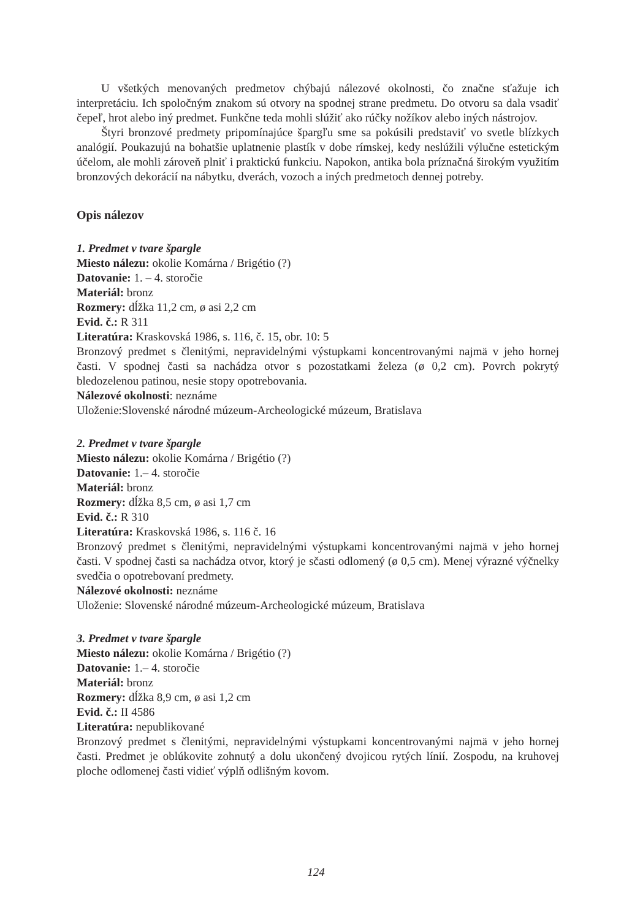U všetkých menovaných predmetov chýbajú nálezové okolnosti, čo značne sťažuje ich interpretáciu. Ich spoločným znakom sú otvory na spodnej strane predmetu. Do otvoru sa dala vsadiť čepeľ, hrot alebo iný predmet. Funkčne teda mohli slúžiť ako rúčky nožíkov alebo iných nástrojov.
Štyri bronzové predmety pripomínajúce špargľu sme sa pokúsili predstaviť vo svetle blízkych analógií. Poukazujú na bohatšie uplatnenie plastík v dobe rímskej, kedy neslúžili výlučne estetickým účelom, ale mohli zároveň plniť i praktickú funkciu. Napokon, antika bola príznačná širokým využitím bronzových dekorácií na nábytku, dverách, vozoch a iných predmetoch dennej potreby.
Opis nálezov
1. Predmet v tvare špargle
Miesto nálezu: okolie Komárna / Brigétio (?)
Datovanie: 1. – 4. storočie
Materiál: bronz
Rozmery: dĺžka 11,2 cm, ø asi 2,2 cm
Evid. č.: R 311
Literatúra: Kraskovská 1986, s. 116, č. 15, obr. 10: 5
Bronzový predmet s členitými, nepravidelnými výstupkami koncentrovanými najmä v jeho hornej časti. V spodnej časti sa nachádza otvor s pozostatkami železa (ø 0,2 cm). Povrch pokrytý bledozelenou patinou, nesie stopy opotrebovania.
Nálezové okolnosti: neznáme
Uloženie:Slovenské národné múzeum-Archeologické múzeum, Bratislava
2. Predmet v tvare špargle
Miesto nálezu: okolie Komárna / Brigétio (?)
Datovanie: 1.– 4. storočie
Materiál: bronz
Rozmery: dĺžka 8,5 cm, ø asi 1,7 cm
Evid. č.: R 310
Literatúra: Kraskovská 1986, s. 116 č. 16
Bronzový predmet s členitými, nepravidelnými výstupkami koncentrovanými najmä v jeho hornej časti. V spodnej časti sa nachádza otvor, ktorý je sčasti odlomený (ø 0,5 cm). Menej výrazné výčnelky svedčia o opotrebovaní predmety.
Nálezové okolnosti: neznáme
Uloženie: Slovenské národné múzeum-Archeologické múzeum, Bratislava
3. Predmet v tvare špargle
Miesto nálezu: okolie Komárna / Brigétio (?)
Datovanie: 1.– 4. storočie
Materiál: bronz
Rozmery: dĺžka 8,9 cm, ø asi 1,2 cm
Evid. č.: II 4586
Literatúra: nepublikované
Bronzový predmet s členitými, nepravidelnými výstupkami koncentrovanými najmä v jeho hornej časti. Predmet je oblúkovite zohnutý a dolu ukončený dvojicou rytých línií. Zospodu, na kruhovej ploche odlomenej časti vidieť výplň odlišným kovom.
124